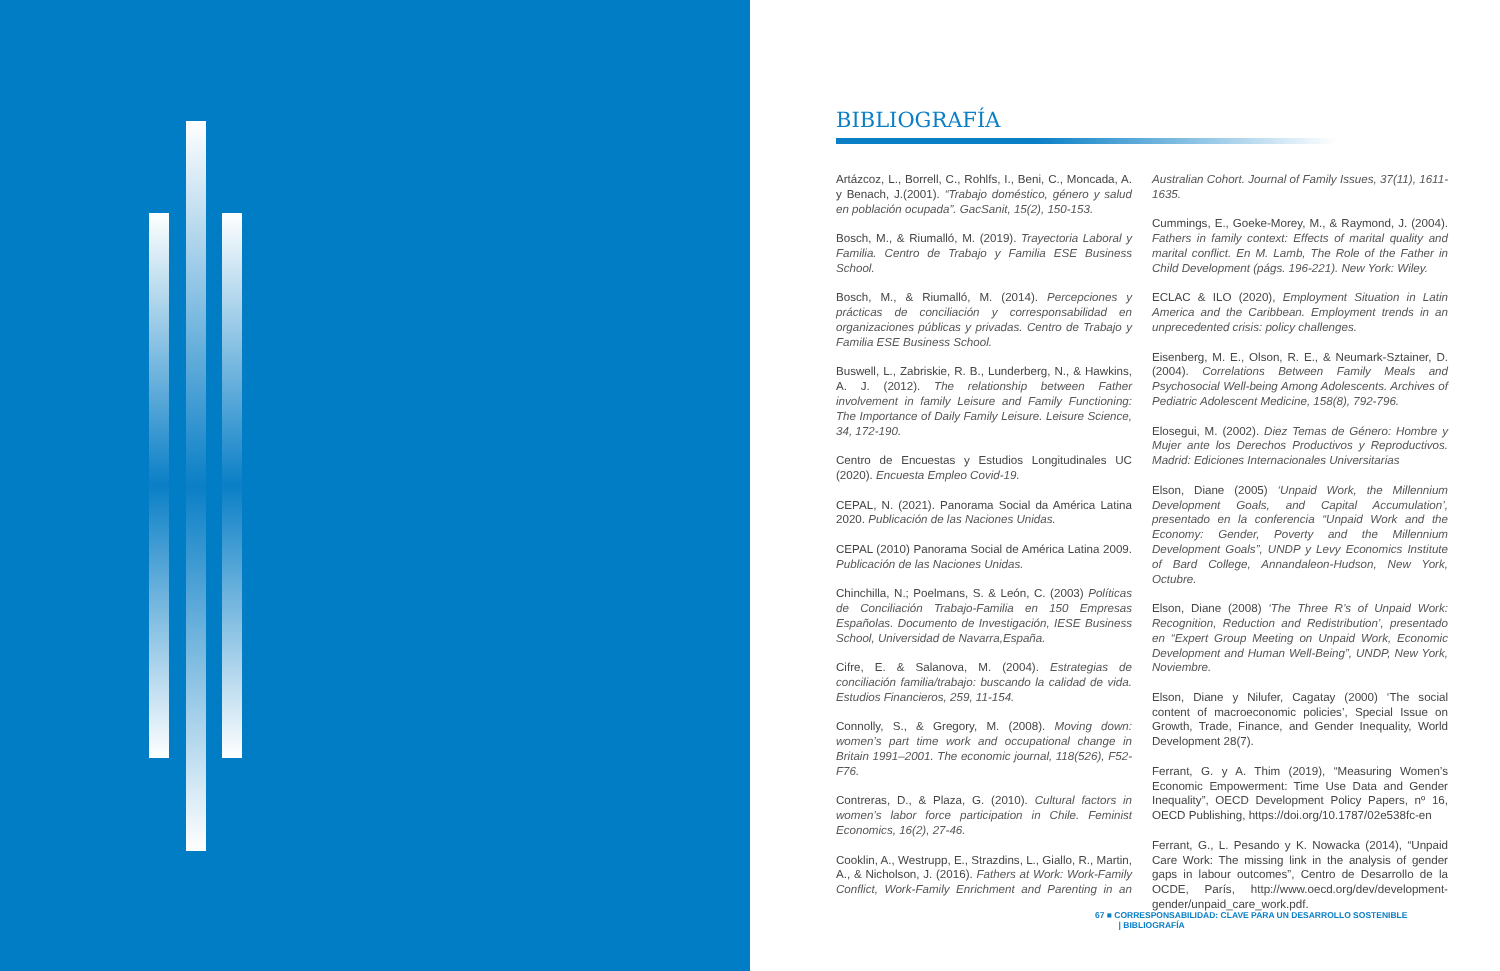BIBLIOGRAFÍA
Artázcoz, L., Borrell, C., Rohlfs, I., Beni, C., Moncada, A. y Benach, J.(2001). “Trabajo doméstico, género y salud en población ocupada”. GacSanit, 15(2), 150-153.
Bosch, M., & Riumalló, M. (2019). Trayectoria Laboral y Familia. Centro de Trabajo y Familia ESE Business School.
Bosch, M., & Riumalló, M. (2014). Percepciones y prácticas de conciliación y corresponsabilidad en organizaciones públicas y privadas. Centro de Trabajo y Familia ESE Business School.
Buswell, L., Zabriskie, R. B., Lunderberg, N., & Hawkins, A. J. (2012). The relationship between Father involvement in family Leisure and Family Functioning: The Importance of Daily Family Leisure. Leisure Science, 34, 172-190.
Centro de Encuestas y Estudios Longitudinales UC (2020). Encuesta Empleo Covid-19.
CEPAL, N. (2021). Panorama Social da América Latina 2020. Publicación de las Naciones Unidas.
CEPAL (2010) Panorama Social de América Latina 2009. Publicación de las Naciones Unidas.
Chinchilla, N.; Poelmans, S. & León, C. (2003) Políticas de Conciliación Trabajo-Familia en 150 Empresas Españolas. Documento de Investigación, IESE Business School, Universidad de Navarra,España.
Cifre, E. & Salanova, M. (2004). Estrategias de conciliación familia/trabajo: buscando la calidad de vida. Estudios Financieros, 259, 11-154.
Connolly, S., & Gregory, M. (2008). Moving down: women’s part time work and occupational change in Britain 1991–2001. The economic journal, 118(526), F52-F76.
Contreras, D., & Plaza, G. (2010). Cultural factors in women’s labor force participation in Chile. Feminist Economics, 16(2), 27-46.
Cooklin, A., Westrupp, E., Strazdins, L., Giallo, R., Martin, A., & Nicholson, J. (2016). Fathers at Work: Work-Family Conflict, Work-Family Enrichment and Parenting in an Australian Cohort. Journal of Family Issues, 37(11), 1611-1635.
Cummings, E., Goeke-Morey, M., & Raymond, J. (2004). Fathers in family context: Effects of marital quality and marital conflict. En M. Lamb, The Role of the Father in Child Development (págs. 196-221). New York: Wiley.
ECLAC & ILO (2020), Employment Situation in Latin America and the Caribbean. Employment trends in an unprecedented crisis: policy challenges.
Eisenberg, M. E., Olson, R. E., & Neumark-Sztainer, D. (2004). Correlations Between Family Meals and Psychosocial Well-being Among Adolescents. Archives of Pediatric Adolescent Medicine, 158(8), 792-796.
Elosegui, M. (2002). Diez Temas de Género: Hombre y Mujer ante los Derechos Productivos y Reproductivos. Madrid: Ediciones Internacionales Universitarias
Elson, Diane (2005) ‘Unpaid Work, the Millennium Development Goals, and Capital Accumulation’, presentado en la conferencia “Unpaid Work and the Economy: Gender, Poverty and the Millennium Development Goals”, UNDP y Levy Economics Institute of Bard College, Annandaleon-Hudson, New York, Octubre.
Elson, Diane (2008) ‘The Three R’s of Unpaid Work: Recognition, Reduction and Redistribution’, presentado en “Expert Group Meeting on Unpaid Work, Economic Development and Human Well-Being”, UNDP, New York, Noviembre.
Elson, Diane y Nilufer, Cagatay (2000) ‘The social content of macroeconomic policies’, Special Issue on Growth, Trade, Finance, and Gender Inequality, World Development 28(7).
Ferrant, G. y A. Thim (2019), “Measuring Women’s Economic Empowerment: Time Use Data and Gender Inequality”, OECD Development Policy Papers, nº 16, OECD Publishing, https://doi.org/10.1787/02e538fc-en
Ferrant, G., L. Pesando y K. Nowacka (2014), “Unpaid Care Work: The missing link in the analysis of gender gaps in labour outcomes”, Centro de Desarrollo de la OCDE, París, http://www.oecd.org/dev/development-gender/unpaid_care_work.pdf.
67 ■ CORRESPONSABILIDAD: CLAVE PARA UN DESARROLLO SOSTENIBLE
| BIBLIOGRAFÍA